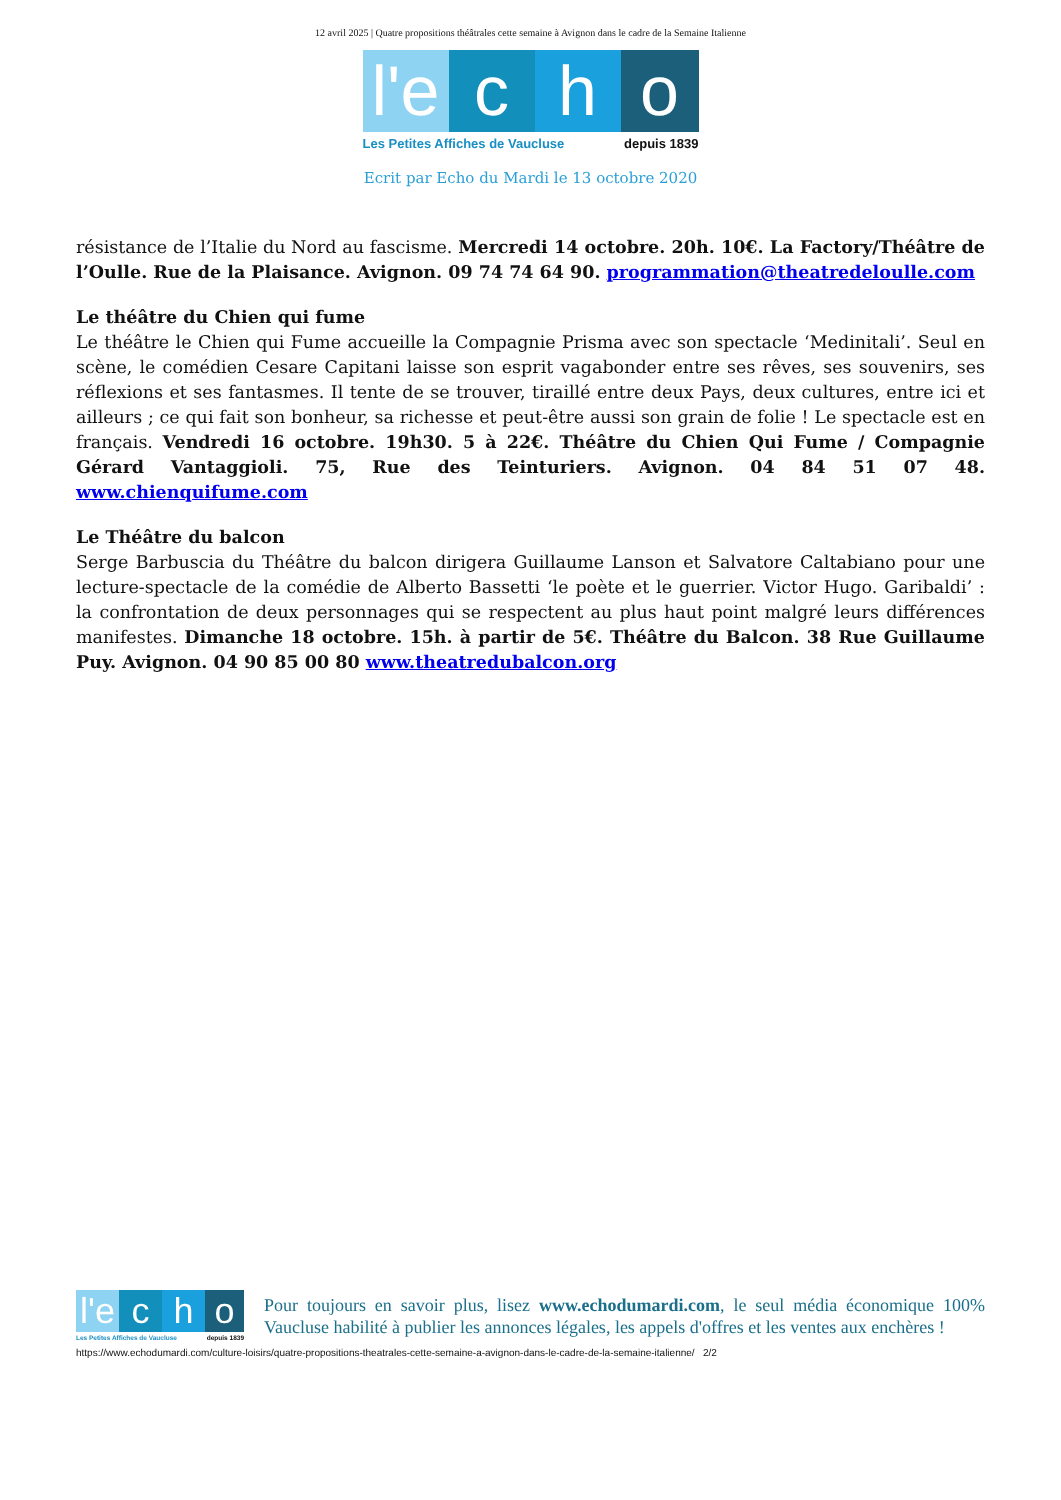12 avril 2025 | Quatre propositions théâtrales cette semaine à Avignon dans le cadre de la Semaine Italienne
l'e
c h o
Les Petites Affiches de Vaucluse depuis 1839
Ecrit par Echo du Mardi le 13 octobre 2020
résistance de l’Italie du Nord au fascisme. Mercredi 14 octobre. 20h. 10€. La Factory/Théâtre de l’Oulle. Rue de la Plaisance. Avignon. 09 74 74 64 90. programmation@theatredeloulle.com
Le théâtre du Chien qui fume
Le théâtre le Chien qui Fume accueille la Compagnie Prisma avec son spectacle ‘Medinitali’. Seul en scène, le comédien Cesare Capitani laisse son esprit vagabonder entre ses rêves, ses souvenirs, ses réflexions et ses fantasmes. Il tente de se trouver, tiraillé entre deux Pays, deux cultures, entre ici et ailleurs ; ce qui fait son bonheur, sa richesse et peut-être aussi son grain de folie ! Le spectacle est en français. Vendredi 16 octobre. 19h30. 5 à 22€. Théâtre du Chien Qui Fume / Compagnie Gérard Vantaggioli. 75, Rue des Teinturiers. Avignon. 04 84 51 07 48. www.chienquifume.com
Le Théâtre du balcon
Serge Barbuscia du Théâtre du balcon dirigera Guillaume Lanson et Salvatore Caltabiano pour une lecture-spectacle de la comédie de Alberto Bassetti ‘le poète et le guerrier. Victor Hugo. Garibaldi’ : la confrontation de deux personnages qui se respectent au plus haut point malgré leurs différences manifestes. Dimanche 18 octobre. 15h. à partir de 5€. Théâtre du Balcon. 38 Rue Guillaume Puy. Avignon. 04 90 85 00 80 www.theatredubalcon.org
l'e
c h o
Les Petites Affiches de Vaucluse depuis 1839
Pour toujours en savoir plus, lisez www.echodumardi.com, le seul média économique 100% Vaucluse habilité à publier les annonces légales, les appels d'offres et les ventes aux enchères !
https://www.echodumardi.com/culture-loisirs/quatre-propositions-theatrales-cette-semaine-a-avignon-dans-le-cadre-de-la-semaine-italienne/ 2/2